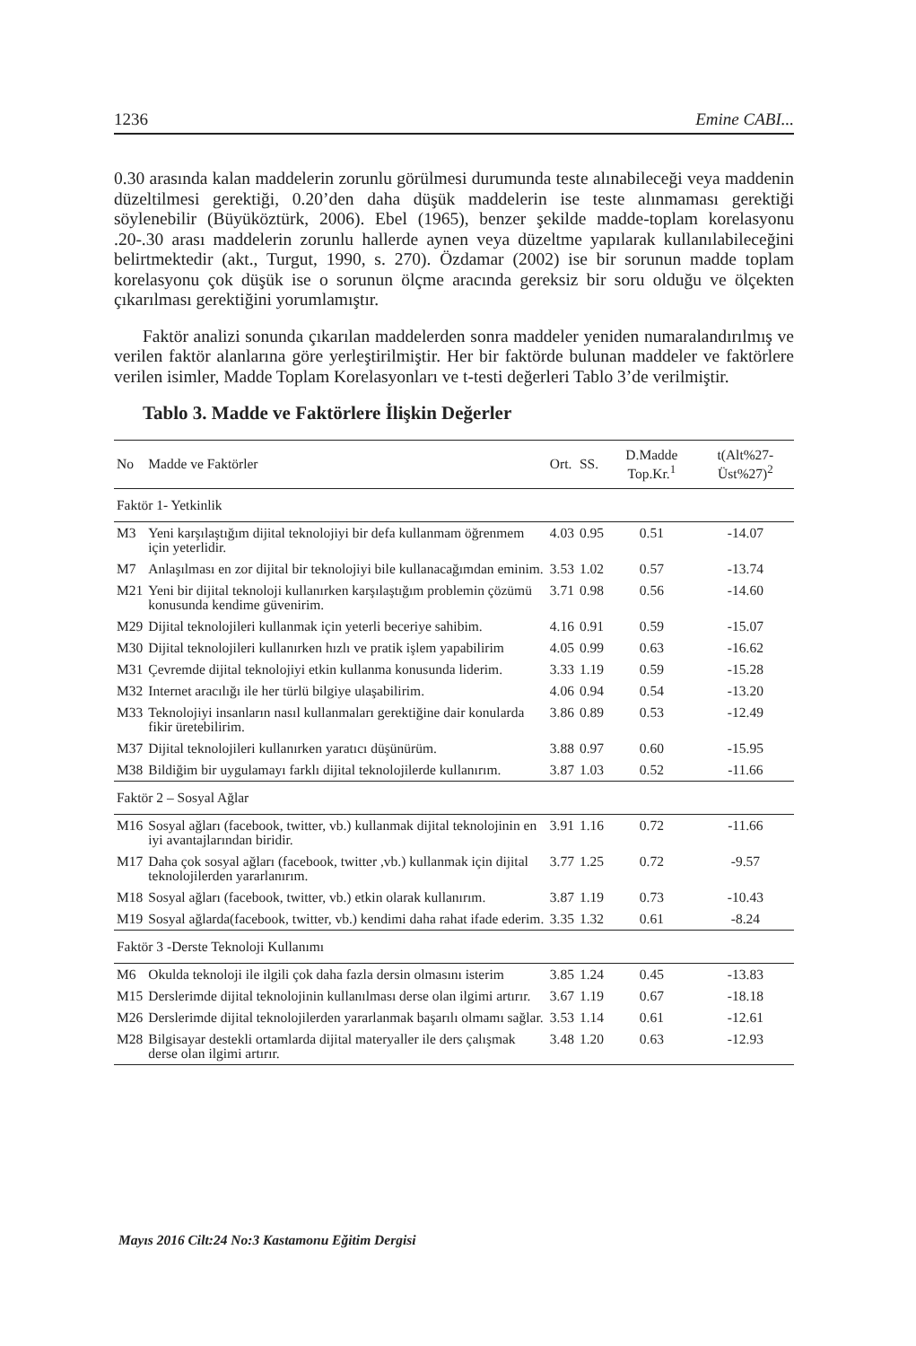1236 Emine CABI...
0.30 arasında kalan maddelerin zorunlu görülmesi durumunda teste alınabileceği veya maddenin düzeltilmesi gerektiği, 0.20’den daha düşük maddelerin ise teste alınmaması gerektiği söylenebilir (Büyüköztürk, 2006). Ebel (1965), benzer şekilde madde-toplam korelasyonu .20-.30 arası maddelerin zorunlu hallerde aynen veya düzeltme yapılarak kullanılabileceğini belirtmektedir (akt., Turgut, 1990, s. 270). Özdamar (2002) ise bir sorunun madde toplam korelasyonu çok düşük ise o sorunun ölçme aracında gereksiz bir soru olduğu ve ölçekten çıkarılması gerektiğini yorumlamıştır.
Faktör analizi sonunda çıkarılan maddelerden sonra maddeler yeniden numaralandırılmış ve verilen faktör alanlarına göre yerleştirilmiştir. Her bir faktörde bulunan maddeler ve faktörlere verilen isimler, Madde Toplam Korelasyonları ve t-testi değerleri Tablo 3’de verilmiştir.
Tablo 3. Madde ve Faktörlere İlişkin Değerler
| No | Madde ve Faktörler | Ort. | SS. | D.Madde Top.Kr.<sup>1</sup> | t(Alt%27-Üst%27)<sup>2</sup> |
| --- | --- | --- | --- | --- | --- |
| Faktör 1- Yetkinlik | | | | | |
| M3 | Yeni karşılaştığım dijital teknolojiyi bir defa kullanmam öğrenmem için yeterlidir. | 4.03 | 0.95 | 0.51 | -14.07 |
| M7 | Anlaşılması en zor dijital bir teknolojiyi bile kullanacağımdan eminim. | 3.53 | 1.02 | 0.57 | -13.74 |
| M21 | Yeni bir dijital teknoloji kullanırken karşılaştığım problemin çözümü konusunda kendime güvenirim. | 3.71 | 0.98 | 0.56 | -14.60 |
| M29 | Dijital teknolojileri kullanmak için yeterli beceriye sahibim. | 4.16 | 0.91 | 0.59 | -15.07 |
| M30 | Dijital teknolojileri kullanırken hızlı ve pratik işlem yapabilirim | 4.05 | 0.99 | 0.63 | -16.62 |
| M31 | Çevremde dijital teknolojiyi etkin kullanma konusunda liderim. | 3.33 | 1.19 | 0.59 | -15.28 |
| M32 | Internet aracılığı ile her türlü bilgiye ulaşabilirim. | 4.06 | 0.94 | 0.54 | -13.20 |
| M33 | Teknolojiyi insanların nasıl kullanmaları gerektiğine dair konularda fikir üretebilirim. | 3.86 | 0.89 | 0.53 | -12.49 |
| M37 | Dijital teknolojileri kullanırken yaratıcı düşünürüm. | 3.88 | 0.97 | 0.60 | -15.95 |
| M38 | Bildiğim bir uygulamayı farklı dijital teknolojilerde kullanırım. | 3.87 | 1.03 | 0.52 | -11.66 |
| Faktör 2 – Sosyal Ağlar | | | | | |
| M16 | Sosyal ağları (facebook, twitter, vb.) kullanmak dijital teknolojinin en iyi avantajlarından biridir. | 3.91 | 1.16 | 0.72 | -11.66 |
| M17 | Daha çok sosyal ağları (facebook, twitter ,vb.) kullanmak için dijital teknolojilerden yararlanırım. | 3.77 | 1.25 | 0.72 | -9.57 |
| M18 | Sosyal ağları (facebook, twitter, vb.) etkin olarak kullanırım. | 3.87 | 1.19 | 0.73 | -10.43 |
| M19 | Sosyal ağlarda(facebook, twitter, vb.) kendimi daha rahat ifade ederim. | 3.35 | 1.32 | 0.61 | -8.24 |
| Faktör 3 -Derste Teknoloji Kullanımı | | | | | |
| M6 | Okulda teknoloji ile ilgili çok daha fazla dersin olmasını isterim | 3.85 | 1.24 | 0.45 | -13.83 |
| M15 | Derslerimde dijital teknolojinin kullanılması derse olan ilgimi artırır. | 3.67 | 1.19 | 0.67 | -18.18 |
| M26 | Derslerimde dijital teknolojilerden yararlanmak başarılı olmamı sağlar. | 3.53 | 1.14 | 0.61 | -12.61 |
| M28 | Bilgisayar destekli ortamlarda dijital materyaller ile ders çalışmak derse olan ilgimi artırır. | 3.48 | 1.20 | 0.63 | -12.93 |
Mayıs 2016 Cilt:24 No:3 Kastamonu Eğitim Dergisi